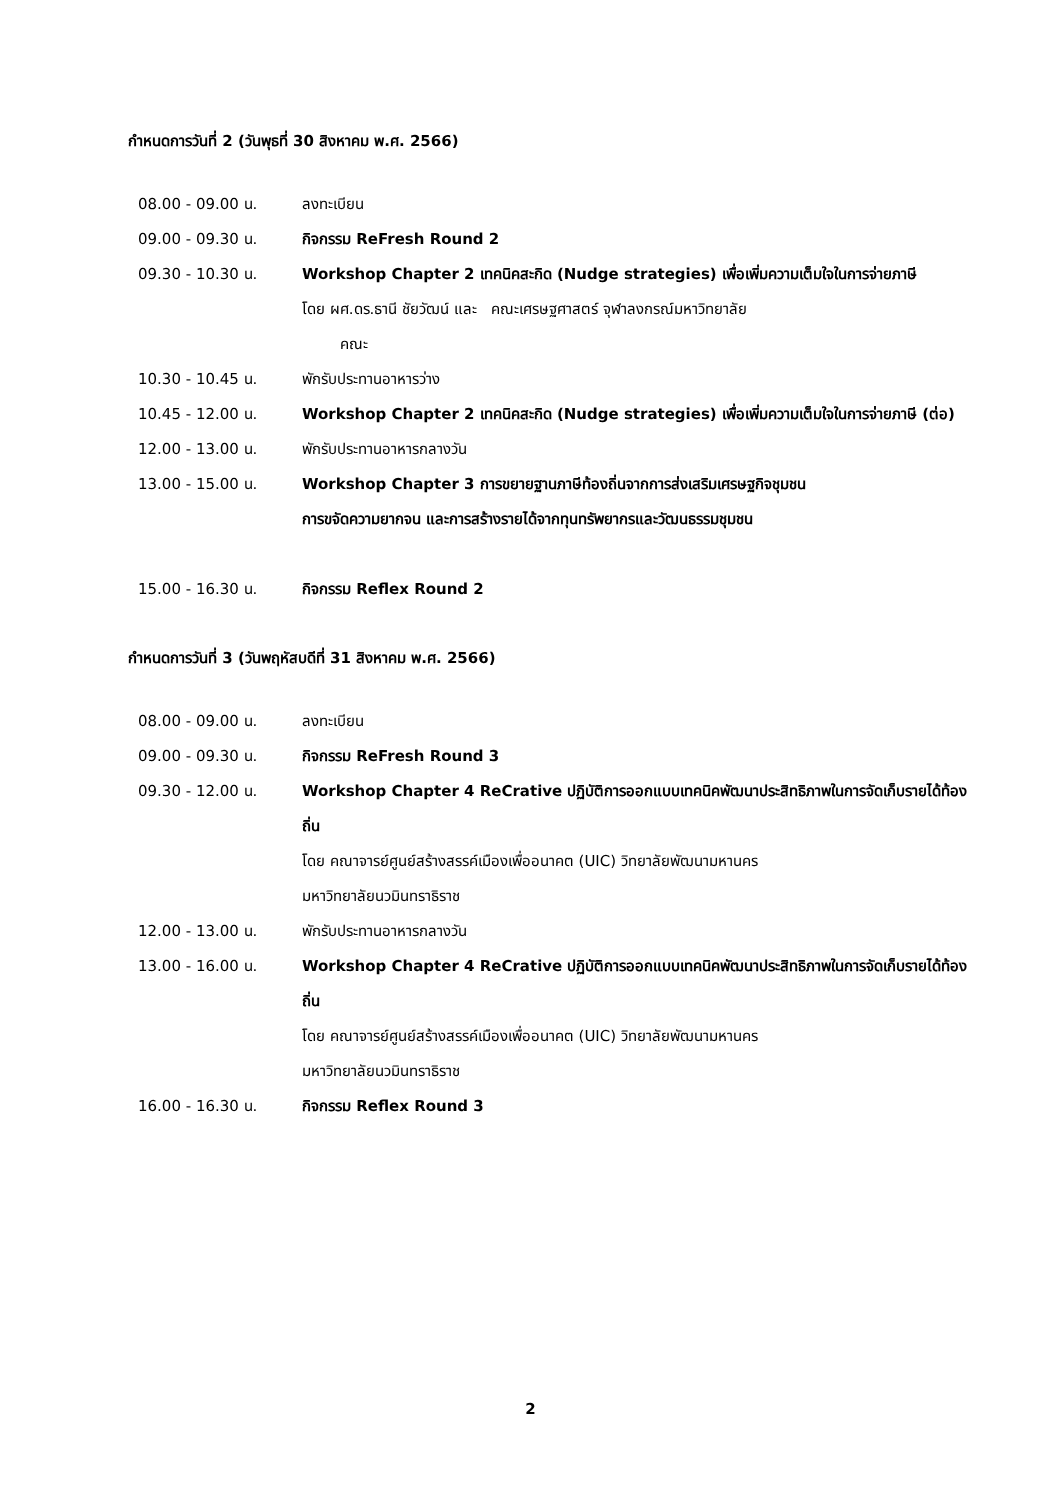กำหนดการวันที่ 2 (วันพุธที่ 30 สิงหาคม พ.ศ. 2566)
| 08.00 - 09.00 น. | ลงทะเบียน |
| 09.00 - 09.30 น. | กิจกรรม ReFresh Round 2 |
| 09.30 - 10.30 น. | Workshop Chapter 2 เทคนิคสะกิด (Nudge strategies) เพื่อเพิ่มความเต็มใจในการจ่ายภาษี โดย ผศ.ดร.ธานี ชัยวัฒน์ และ คณะเศรษฐศาสตร์ จุฬาลงกรณ์มหาวิทยาลัย คณะ |
| 10.30 - 10.45 น. | พักรับประทานอาหารว่าง |
| 10.45 - 12.00 น. | Workshop Chapter 2 เทคนิคสะกิด (Nudge strategies) เพื่อเพิ่มความเต็มใจในการจ่ายภาษี (ต่อ) |
| 12.00 - 13.00 น. | พักรับประทานอาหารกลางวัน |
| 13.00 - 15.00 น. | Workshop Chapter 3 การขยายฐานภาษีท้องถิ่นจากการส่งเสริมเศรษฐกิจชุมชน การขจัดความยากจน และการสร้างรายได้จากทุนทรัพยากรและวัฒนธรรมชุมชน |
| 15.00 - 16.30 น. | กิจกรรม Reflex Round 2 |
กำหนดการวันที่ 3 (วันพฤหัสบดีที่ 31 สิงหาคม พ.ศ. 2566)
| 08.00 - 09.00 น. | ลงทะเบียน |
| 09.00 - 09.30 น. | กิจกรรม ReFresh Round 3 |
| 09.30 - 12.00 น. | Workshop Chapter 4 ReCrative ปฏิบัติการออกแบบเทคนิคพัฒนาประสิทธิภาพในการจัดเก็บรายได้ท้องถิ่น โดย คณาจารย์ศูนย์สร้างสรรค์เมืองเพื่ออนาคต (UIC) วิทยาลัยพัฒนามหานคร มหาวิทยาลัยนวมินทราธิราช |
| 12.00 - 13.00 น. | พักรับประทานอาหารกลางวัน |
| 13.00 - 16.00 น. | Workshop Chapter 4 ReCrative ปฏิบัติการออกแบบเทคนิคพัฒนาประสิทธิภาพในการจัดเก็บรายได้ท้องถิ่น โดย คณาจารย์ศูนย์สร้างสรรค์เมืองเพื่ออนาคต (UIC) วิทยาลัยพัฒนามหานคร มหาวิทยาลัยนวมินทราธิราช |
| 16.00 - 16.30 น. | กิจกรรม Reflex Round 3 |
2